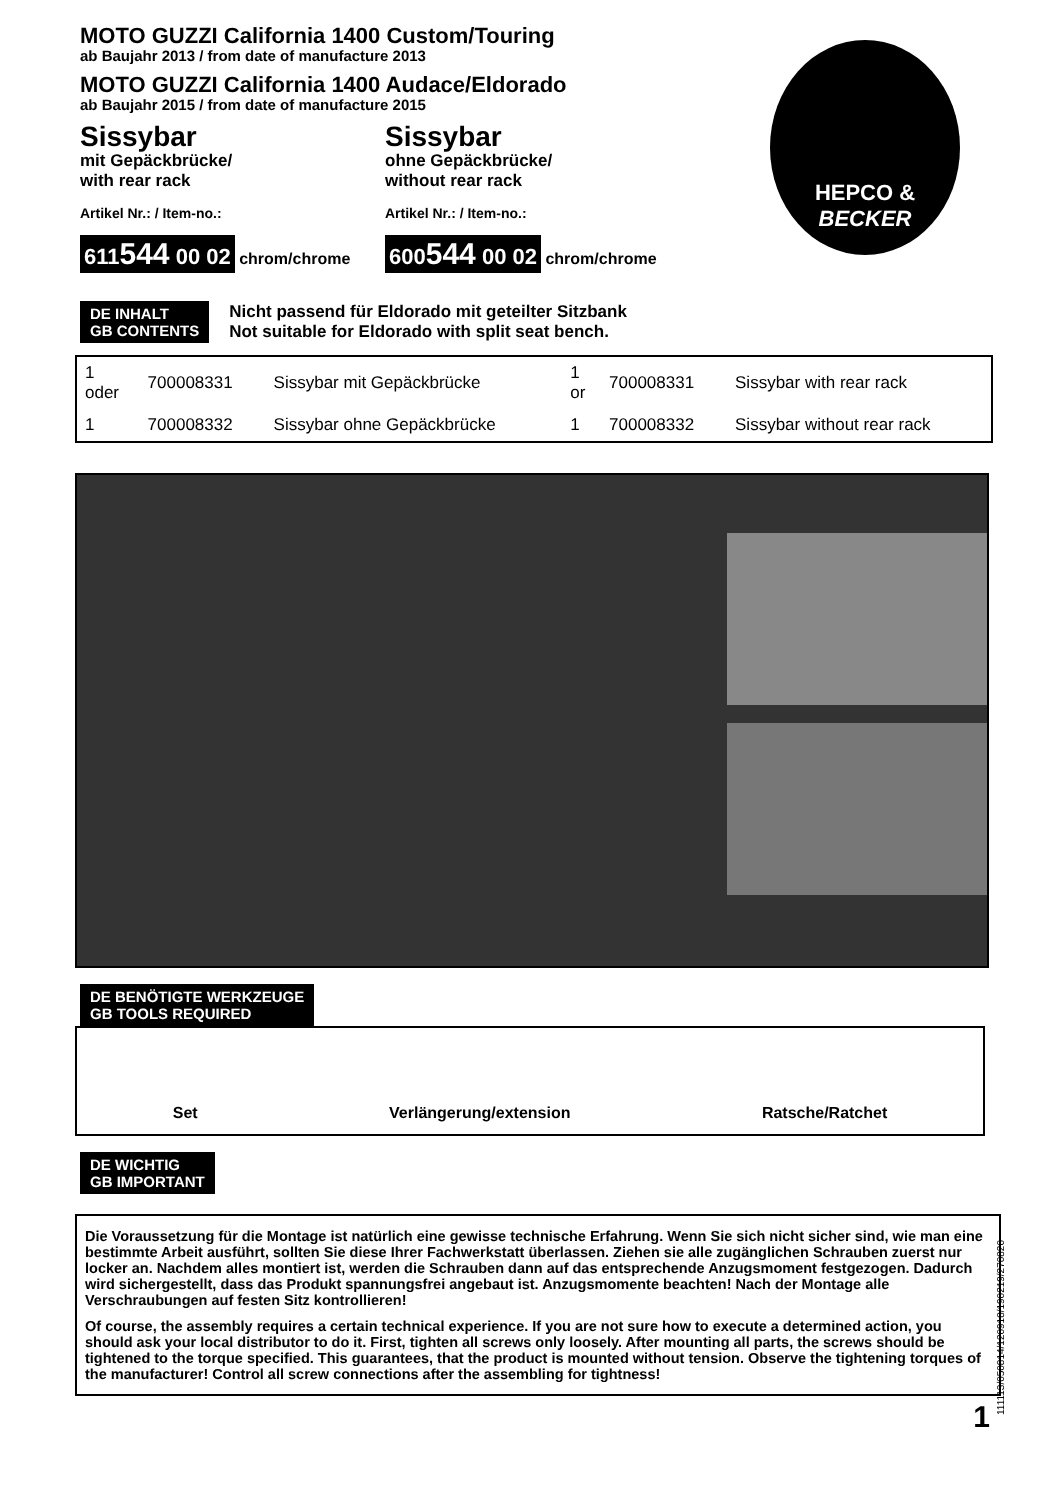HEPCO &
BECKER
MOTO GUZZI California 1400 Custom/Touring
ab Baujahr 2013 / from date of manufacture 2013
MOTO GUZZI California 1400 Audace/Eldorado
ab Baujahr 2015 / from date of manufacture 2015
Sissybar
mit Gepäckbrücke/
with rear rack
Artikel Nr.: / Item-no.:
611544 00 02 chrom/chrome
Sissybar
ohne Gepäckbrücke/
without rear rack
Artikel Nr.: / Item-no.:
600544 00 02 chrom/chrome
DE INHALT
GB CONTENTS
Nicht passend für Eldorado mit geteilter Sitzbank
Not suitable for Eldorado with split seat bench.
| 1 oder | 700008331 | Sissybar mit Gepäckbrücke | 1 or | 700008331 | Sissybar with rear rack |
| 1 | 700008332 | Sissybar ohne Gepäckbrücke | 1 | 700008332 | Sissybar without rear rack |
DE BENÖTIGTE WERKZEUGE
GB TOOLS REQUIRED
Set Verlängerung/extension Ratsche/Ratchet
DE WICHTIG
GB IMPORTANT
Die Voraussetzung für die Montage ist natürlich eine gewisse technische Erfahrung. Wenn Sie sich nicht sicher sind, wie man eine bestimmte Arbeit ausführt, sollten Sie diese Ihrer Fachwerkstatt überlassen. Ziehen sie alle zugänglichen Schrauben zuerst nur locker an. Nachdem alles montiert ist, werden die Schrauben dann auf das entsprechende Anzugsmoment festgezogen. Dadurch wird sichergestellt, dass das Produkt spannungsfrei angebaut ist. Anzugsmomente beachten! Nach der Montage alle Verschraubungen auf festen Sitz kontrollieren!
Of course, the assembly requires a certain technical experience. If you are not sure how to execute a determined action, you should ask your local distributor to do it. First, tighten all screws only loosely. After mounting all parts, the screws should be tightened to the torque specified. This guarantees, that the product is mounted without tension. Observe the tightening torques of the manufacturer! Control all screw connections after the assembling for tightness!
1
111113/050814/120918/190219/270820